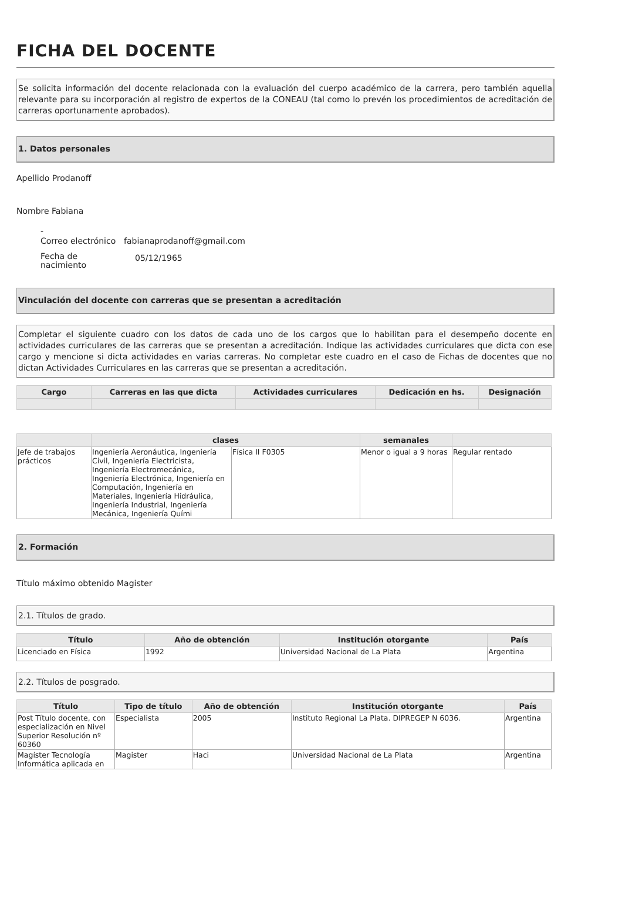FICHA DEL DOCENTE
Se solicita información del docente relacionada con la evaluación del cuerpo académico de la carrera, pero también aquella relevante para su incorporación al registro de expertos de la CONEAU (tal como lo prevén los procedimientos de acreditación de carreras oportunamente aprobados).
1. Datos personales
Apellido Prodanoff
Nombre Fabiana
| - | |
| Correo electrónico | fabianaprodanoff@gmail.com |
| Fecha de nacimiento | 05/12/1965 |
Vinculación del docente con carreras que se presentan a acreditación
Completar el siguiente cuadro con los datos de cada uno de los cargos que lo habilitan para el desempeño docente en actividades curriculares de las carreras que se presentan a acreditación. Indique las actividades curriculares que dicta con ese cargo y mencione si dicta actividades en varias carreras. No completar este cuadro en el caso de Fichas de docentes que no dictan Actividades Curriculares en las carreras que se presentan a acreditación.
| Cargo | Carreras en las que dicta | Actividades curriculares | Dedicación en hs. | Designación |
| --- | --- | --- | --- | --- |
| | clases | | semanales | |
| --- | --- | --- | --- | --- |
| Jefe de trabajos prácticos | Ingeniería Aeronáutica, Ingeniería Civil, Ingeniería Electricista, Ingeniería Electromecánica, Ingeniería Electrónica, Ingeniería en Computación, Ingeniería en Materiales, Ingeniería Hidráulica, Ingeniería Industrial, Ingeniería Mecánica, Ingeniería Quími | Física II F0305 | Menor o igual a 9 horas | Regular rentado |
2. Formación
Título máximo obtenido Magister
2.1. Títulos de grado.
| Título | Año de obtención | Institución otorgante | País |
| --- | --- | --- | --- |
| Licenciado en Física | 1992 | Universidad Nacional de La Plata | Argentina |
2.2. Títulos de posgrado.
| Título | Tipo de título | Año de obtención | Institución otorgante | País |
| --- | --- | --- | --- | --- |
| Post Título docente, con especialización en Nivel Superior Resolución nº 60360 | Especialista | 2005 | Instituto Regional La Plata. DIPREGEP N 6036. | Argentina |
| Magíster Tecnología Informática aplicada en | Magister | Haci | Universidad Nacional de La Plata | Argentina |